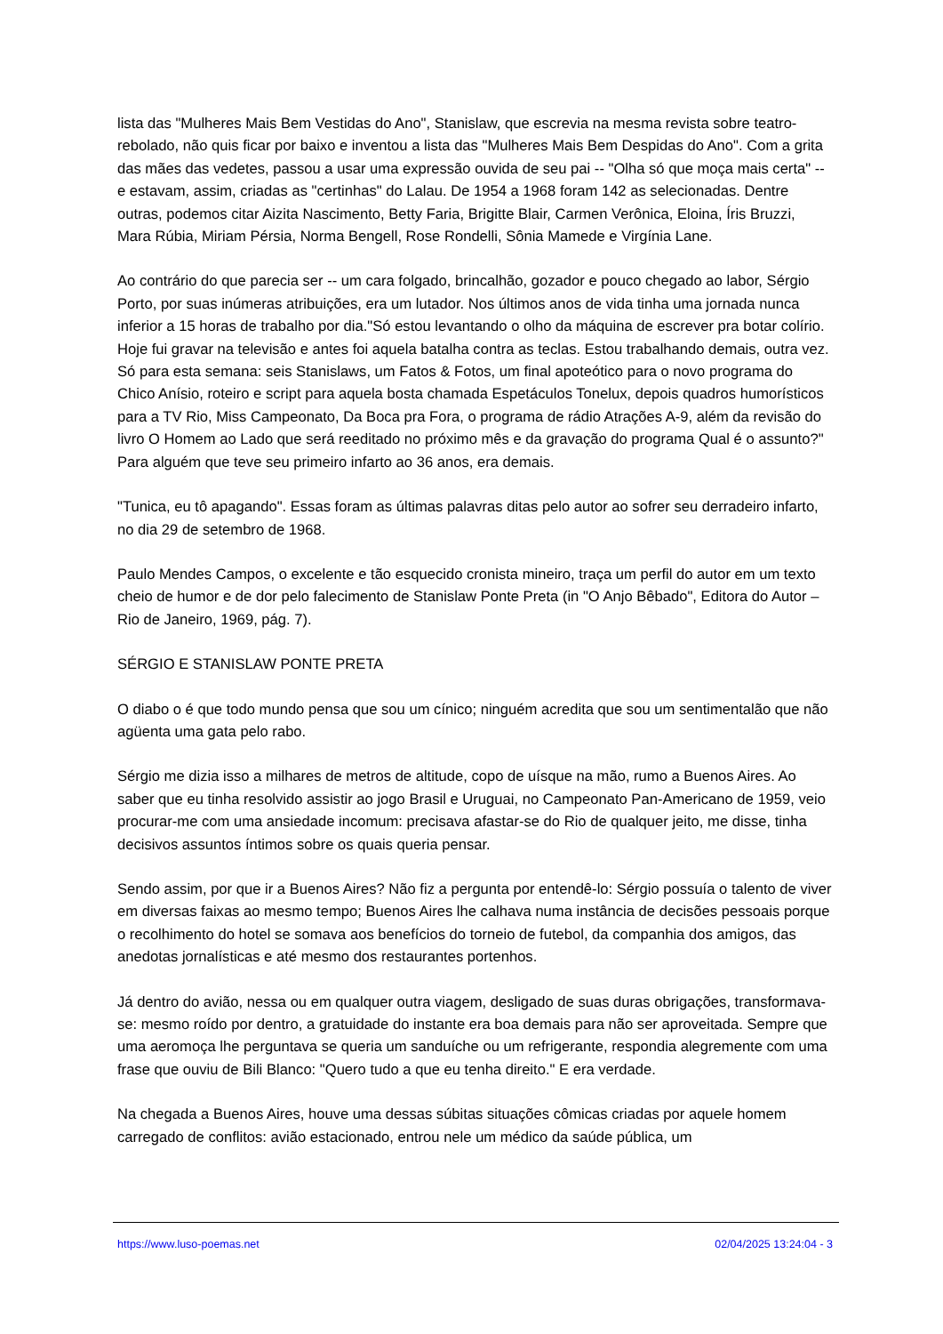lista das "Mulheres Mais Bem Vestidas do Ano", Stanislaw, que escrevia na mesma revista sobre teatro-rebolado, não quis ficar por baixo e inventou a lista das "Mulheres Mais Bem Despidas do Ano". Com a grita das mães das vedetes, passou a usar uma expressão ouvida de seu pai -- "Olha só que moça mais certa" -- e estavam, assim, criadas as "certinhas" do Lalau. De 1954 a 1968 foram 142 as selecionadas. Dentre outras, podemos citar Aizita Nascimento, Betty Faria, Brigitte Blair, Carmen Verônica, Eloina, Íris Bruzzi, Mara Rúbia, Miriam Pérsia, Norma Bengell, Rose Rondelli, Sônia Mamede e Virgínia Lane.
Ao contrário do que parecia ser -- um cara folgado, brincalhão, gozador e pouco chegado ao labor, Sérgio Porto, por suas inúmeras atribuições, era um lutador. Nos últimos anos de vida tinha uma jornada nunca inferior a 15 horas de trabalho por dia."Só estou levantando o olho da máquina de escrever pra botar colírio. Hoje fui gravar na televisão e antes foi aquela batalha contra as teclas. Estou trabalhando demais, outra vez. Só para esta semana: seis Stanislaws, um Fatos & Fotos, um final apoteótico para o novo programa do Chico Anísio, roteiro e script para aquela bosta chamada Espetáculos Tonelux, depois quadros humorísticos para a TV Rio, Miss Campeonato, Da Boca pra Fora, o programa de rádio Atrações A-9, além da revisão do livro O Homem ao Lado que será reeditado no próximo mês e da gravação do programa Qual é o assunto?" Para alguém que teve seu primeiro infarto ao 36 anos, era demais.
"Tunica, eu tô apagando". Essas foram as últimas palavras ditas pelo autor ao sofrer seu derradeiro infarto, no dia 29 de setembro de 1968.
Paulo Mendes Campos, o excelente e tão esquecido cronista mineiro, traça um perfil do autor em um texto cheio de humor e de dor pelo falecimento de Stanislaw Ponte Preta (in "O Anjo Bêbado", Editora do Autor – Rio de Janeiro, 1969, pág. 7).
SÉRGIO E STANISLAW PONTE PRETA
O diabo o é que todo mundo pensa que sou um cínico; ninguém acredita que sou um sentimentalão que não agüenta uma gata pelo rabo.
Sérgio me dizia isso a milhares de metros de altitude, copo de uísque na mão, rumo a Buenos Aires. Ao saber que eu tinha resolvido assistir ao jogo Brasil e Uruguai, no Campeonato Pan-Americano de 1959, veio procurar-me com uma ansiedade incomum: precisava afastar-se do Rio de qualquer jeito, me disse, tinha decisivos assuntos íntimos sobre os quais queria pensar.
Sendo assim, por que ir a Buenos Aires? Não fiz a pergunta por entendê-lo: Sérgio possuía o talento de viver em diversas faixas ao mesmo tempo; Buenos Aires lhe calhava numa instância de decisões pessoais porque o recolhimento do hotel se somava aos benefícios do torneio de futebol, da companhia dos amigos, das anedotas jornalísticas e até mesmo dos restaurantes portenhos.
Já dentro do avião, nessa ou em qualquer outra viagem, desligado de suas duras obrigações, transformava-se: mesmo roído por dentro, a gratuidade do instante era boa demais para não ser aproveitada. Sempre que uma aeromoça lhe perguntava se queria um sanduíche ou um refrigerante, respondia alegremente com uma frase que ouviu de Bili Blanco: "Quero tudo a que eu tenha direito." E era verdade.
Na chegada a Buenos Aires, houve uma dessas súbitas situações cômicas criadas por aquele homem carregado de conflitos: avião estacionado, entrou nele um médico da saúde pública, um
https://www.luso-poemas.net 02/04/2025 13:24:04 - 3